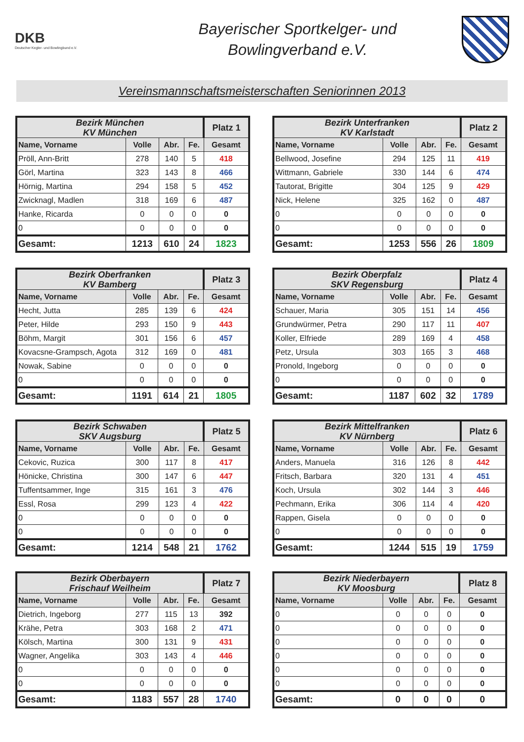DKB
Deutscher Kegler- und Bowlingbund e.V.
Bayerischer Sportkelger- und
Bowlingverband e.V.
Vereinsmannschaftsmeisterschaften Seniorinnen 2013
| Bezirk München KV München | | | | Platz 1 |
| --- | --- | --- | --- | --- |
| Name, Vorname | Volle | Abr. | Fe. | Gesamt |
| Pröll, Ann-Britt | 278 | 140 | 5 | 418 |
| Görl, Martina | 323 | 143 | 8 | 466 |
| Hörnig, Martina | 294 | 158 | 5 | 452 |
| Zwicknagl, Madlen | 318 | 169 | 6 | 487 |
| Hanke, Ricarda | 0 | 0 | 0 | 0 |
| 0 | 0 | 0 | 0 | 0 |
| Gesamt: | 1213 | 610 | 24 | 1823 |
| Bezirk Unterfranken KV Karlstadt | | | | Platz 2 |
| --- | --- | --- | --- | --- |
| Name, Vorname | Volle | Abr. | Fe. | Gesamt |
| Bellwood, Josefine | 294 | 125 | 11 | 419 |
| Wittmann, Gabriele | 330 | 144 | 6 | 474 |
| Tautorat, Brigitte | 304 | 125 | 9 | 429 |
| Nick, Helene | 325 | 162 | 0 | 487 |
| 0 | 0 | 0 | 0 | 0 |
| 0 | 0 | 0 | 0 | 0 |
| Gesamt: | 1253 | 556 | 26 | 1809 |
| Bezirk Oberfranken KV Bamberg | | | | Platz 3 |
| --- | --- | --- | --- | --- |
| Name, Vorname | Volle | Abr. | Fe. | Gesamt |
| Hecht, Jutta | 285 | 139 | 6 | 424 |
| Peter, Hilde | 293 | 150 | 9 | 443 |
| Böhm, Margit | 301 | 156 | 6 | 457 |
| Kovacsne-Grampsch, Agota | 312 | 169 | 0 | 481 |
| Nowak, Sabine | 0 | 0 | 0 | 0 |
| 0 | 0 | 0 | 0 | 0 |
| Gesamt: | 1191 | 614 | 21 | 1805 |
| Bezirk Oberpfalz SKV Regensburg | | | | Platz 4 |
| --- | --- | --- | --- | --- |
| Name, Vorname | Volle | Abr. | Fe. | Gesamt |
| Schauer, Maria | 305 | 151 | 14 | 456 |
| Grundwürmer, Petra | 290 | 117 | 11 | 407 |
| Koller, Elfriede | 289 | 169 | 4 | 458 |
| Petz, Ursula | 303 | 165 | 3 | 468 |
| Pronold, Ingeborg | 0 | 0 | 0 | 0 |
| 0 | 0 | 0 | 0 | 0 |
| Gesamt: | 1187 | 602 | 32 | 1789 |
| Bezirk Schwaben SKV Augsburg | | | | Platz 5 |
| --- | --- | --- | --- | --- |
| Name, Vorname | Volle | Abr. | Fe. | Gesamt |
| Cekovic, Ruzica | 300 | 117 | 8 | 417 |
| Hönicke, Christina | 300 | 147 | 6 | 447 |
| Tuffentsammer, Inge | 315 | 161 | 3 | 476 |
| Essl, Rosa | 299 | 123 | 4 | 422 |
| 0 | 0 | 0 | 0 | 0 |
| 0 | 0 | 0 | 0 | 0 |
| Gesamt: | 1214 | 548 | 21 | 1762 |
| Bezirk Mittelfranken KV Nürnberg | | | | Platz 6 |
| --- | --- | --- | --- | --- |
| Name, Vorname | Volle | Abr. | Fe. | Gesamt |
| Anders, Manuela | 316 | 126 | 8 | 442 |
| Fritsch, Barbara | 320 | 131 | 4 | 451 |
| Koch, Ursula | 302 | 144 | 3 | 446 |
| Pechmann, Erika | 306 | 114 | 4 | 420 |
| Rappen, Gisela | 0 | 0 | 0 | 0 |
| 0 | 0 | 0 | 0 | 0 |
| Gesamt: | 1244 | 515 | 19 | 1759 |
| Bezirk Oberbayern Frischauf Weilheim | | | | Platz 7 |
| --- | --- | --- | --- | --- |
| Name, Vorname | Volle | Abr. | Fe. | Gesamt |
| Dietrich, Ingeborg | 277 | 115 | 13 | 392 |
| Krähe, Petra | 303 | 168 | 2 | 471 |
| Kölsch, Martina | 300 | 131 | 9 | 431 |
| Wagner, Angelika | 303 | 143 | 4 | 446 |
| 0 | 0 | 0 | 0 | 0 |
| 0 | 0 | 0 | 0 | 0 |
| Gesamt: | 1183 | 557 | 28 | 1740 |
| Bezirk Niederbayern KV Moosburg | | | | Platz 8 |
| --- | --- | --- | --- | --- |
| Name, Vorname | Volle | Abr. | Fe. | Gesamt |
| 0 | 0 | 0 | 0 | 0 |
| 0 | 0 | 0 | 0 | 0 |
| 0 | 0 | 0 | 0 | 0 |
| 0 | 0 | 0 | 0 | 0 |
| 0 | 0 | 0 | 0 | 0 |
| 0 | 0 | 0 | 0 | 0 |
| Gesamt: | 0 | 0 | 0 | 0 |